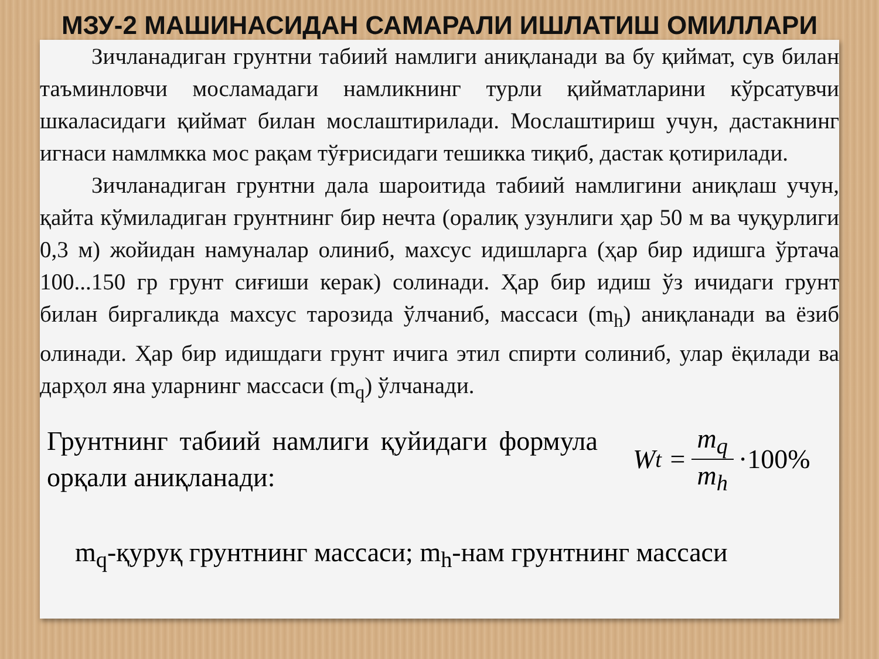МЗУ-2 МАШИНАСИДАН САМАРАЛИ ИШЛАТИШ ОМИЛЛАРИ
Зичланадиган грунтни табиий намлиги аниқланади ва бу қиймат, сув билан таъминловчи мосламадаги намликнинг турли қийматларини кўрсатувчи шкаласидаги қиймат билан мослаштирилади. Мослаштириш учун, дастакнинг игнаси намлмкка мос рақам тўғрисидаги тешикка тиқиб, дастак қотирилади.
Зичланадиган грунтни дала шароитида табиий намлигини аниқлаш учун, қайта кўмиладиган грунтнинг бир нечта (оралиқ узунлиги ҳар 50 м ва чуқурлиги 0,3 м) жойидан намуналар олиниб, махсус идишларга (ҳар бир идишга ўртача 100...150 гр грунт сиғиши керак) солинади. Ҳар бир идиш ўз ичидаги грунт билан биргаликда махсус тарозида ўлчаниб, массаси (m<sub>h</sub>) аниқланади ва ёзиб олинади. Ҳар бир идишдаги грунт ичига этил спирти солиниб, улар ёқилади ва дарҳол яна уларнинг массаси (m<sub>q</sub>) ўлчанади.
Грунтнинг табиий намлиги қуйидаги формула орқали аниқланади:
W<sub>t</sub> = m<sub>q</sub> m<sub>h</sub> ·100%
m<sub>q</sub>-қуруқ грунтнинг массаси; m<sub>h</sub>-нам грунтнинг массаси